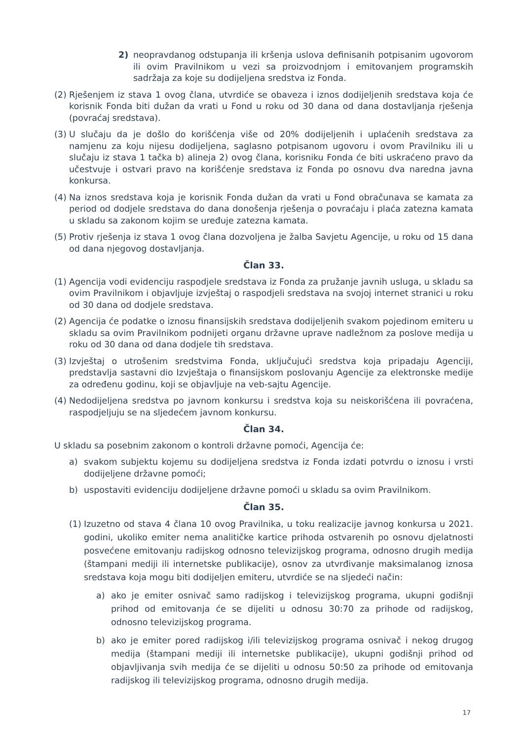2) neopravdanog odstupanja ili kršenja uslova definisanih potpisanim ugovorom ili ovim Pravilnikom u vezi sa proizvodnjom i emitovanjem programskih sadržaja za koje su dodijeljena sredstva iz Fonda.
(2) Rješenjem iz stava 1 ovog člana, utvrdiće se obaveza i iznos dodijeljenih sredstava koja će korisnik Fonda biti dužan da vrati u Fond u roku od 30 dana od dana dostavljanja rješenja (povraćaj sredstava).
(3) U slučaju da je došlo do korišćenja više od 20% dodijeljenih i uplaćenih sredstava za namjenu za koju nijesu dodijeljena, saglasno potpisanom ugovoru i ovom Pravilniku ili u slučaju iz stava 1 tačka b) alineja 2) ovog člana, korisniku Fonda će biti uskraćeno pravo da učestvuje i ostvari pravo na korišćenje sredstava iz Fonda po osnovu dva naredna javna konkursa.
(4) Na iznos sredstava koja je korisnik Fonda dužan da vrati u Fond obračunava se kamata za period od dodjele sredstava do dana donošenja rješenja o povraćaju i plaća zatezna kamata u skladu sa zakonom kojim se uređuje zatezna kamata.
(5) Protiv rješenja iz stava 1 ovog člana dozvoljena je žalba Savjetu Agencije, u roku od 15 dana od dana njegovog dostavljanja.
Član 33.
(1) Agencija vodi evidenciju raspodjele sredstava iz Fonda za pružanje javnih usluga, u skladu sa ovim Pravilnikom i objavljuje izvještaj o raspodjeli sredstava na svojoj internet stranici u roku od 30 dana od dodjele sredstava.
(2) Agencija će podatke o iznosu finansijskih sredstava dodijeljenih svakom pojedinom emiteru u skladu sa ovim Pravilnikom podnijeti organu državne uprave nadležnom za poslove medija u roku od 30 dana od dana dodjele tih sredstava.
(3) Izvještaj o utrošenim sredstvima Fonda, uključujući sredstva koja pripadaju Agenciji, predstavlja sastavni dio Izvještaja o finansijskom poslovanju Agencije za elektronske medije za određenu godinu, koji se objavljuje na veb-sajtu Agencije.
(4) Nedodijeljena sredstva po javnom konkursu i sredstva koja su neiskorišćena ili povraćena, raspodjeljuju se na sljedećem javnom konkursu.
Član 34.
U skladu sa posebnim zakonom o kontroli državne pomoći, Agencija će:
a) svakom subjektu kojemu su dodijeljena sredstva iz Fonda izdati potvrdu o iznosu i vrsti dodijeljene državne pomoći;
b) uspostaviti evidenciju dodijeljene državne pomoći u skladu sa ovim Pravilnikom.
Član 35.
(1) Izuzetno od stava 4 člana 10 ovog Pravilnika, u toku realizacije javnog konkursa u 2021. godini, ukoliko emiter nema analitičke kartice prihoda ostvarenih po osnovu djelatnosti posvećene emitovanju radijskog odnosno televizijskog programa, odnosno drugih medija (štampani mediji ili internetske publikacije), osnov za utvrđivanje maksimalanog iznosa sredstava koja mogu biti dodijeljen emiteru, utvrdiće se na sljedeći način:
a) ako je emiter osnivač samo radijskog i televizijskog programa, ukupni godišnji prihod od emitovanja će se dijeliti u odnosu 30:70 za prihode od radijskog, odnosno televizijskog programa.
b) ako je emiter pored radijskog i/ili televizijskog programa osnivač i nekog drugog medija (štampani mediji ili internetske publikacije), ukupni godišnji prihod od objavljivanja svih medija će se dijeliti u odnosu 50:50 za prihode od emitovanja radijskog ili televizijskog programa, odnosno drugih medija.
17